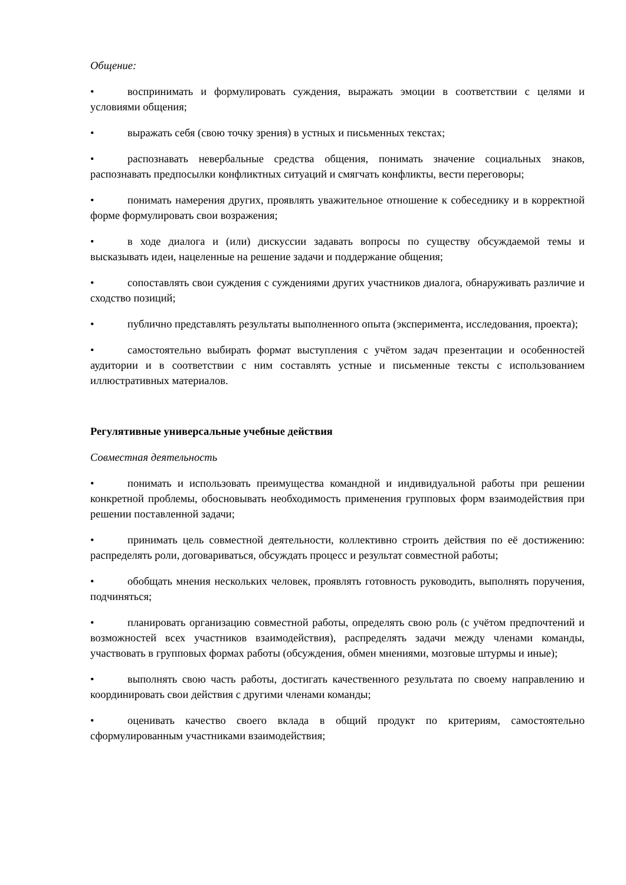Общение:
• воспринимать и формулировать суждения, выражать эмоции в соответствии с целями и условиями общения;
• выражать себя (свою точку зрения) в устных и письменных текстах;
• распознавать невербальные средства общения, понимать значение социальных знаков, распознавать предпосылки конфликтных ситуаций и смягчать конфликты, вести переговоры;
• понимать намерения других, проявлять уважительное отношение к собеседнику и в корректной форме формулировать свои возражения;
• в ходе диалога и (или) дискуссии задавать вопросы по существу обсуждаемой темы и высказывать идеи, нацеленные на решение задачи и поддержание общения;
• сопоставлять свои суждения с суждениями других участников диалога, обнаруживать различие и сходство позиций;
• публично представлять результаты выполненного опыта (эксперимента, исследования, проекта);
• самостоятельно выбирать формат выступления с учётом задач презентации и особенностей аудитории и в соответствии с ним составлять устные и письменные тексты с использованием иллюстративных материалов.
Регулятивные универсальные учебные действия
Совместная деятельность
• понимать и использовать преимущества командной и индивидуальной работы при решении конкретной проблемы, обосновывать необходимость применения групповых форм взаимодействия при решении поставленной задачи;
• принимать цель совместной деятельности, коллективно строить действия по её достижению: распределять роли, договариваться, обсуждать процесс и результат совместной работы;
• обобщать мнения нескольких человек, проявлять готовность руководить, выполнять поручения, подчиняться;
• планировать организацию совместной работы, определять свою роль (с учётом предпочтений и возможностей всех участников взаимодействия), распределять задачи между членами команды, участвовать в групповых формах работы (обсуждения, обмен мнениями, мозговые штурмы и иные);
• выполнять свою часть работы, достигать качественного результата по своему направлению и координировать свои действия с другими членами команды;
• оценивать качество своего вклада в общий продукт по критериям, самостоятельно сформулированным участниками взаимодействия;